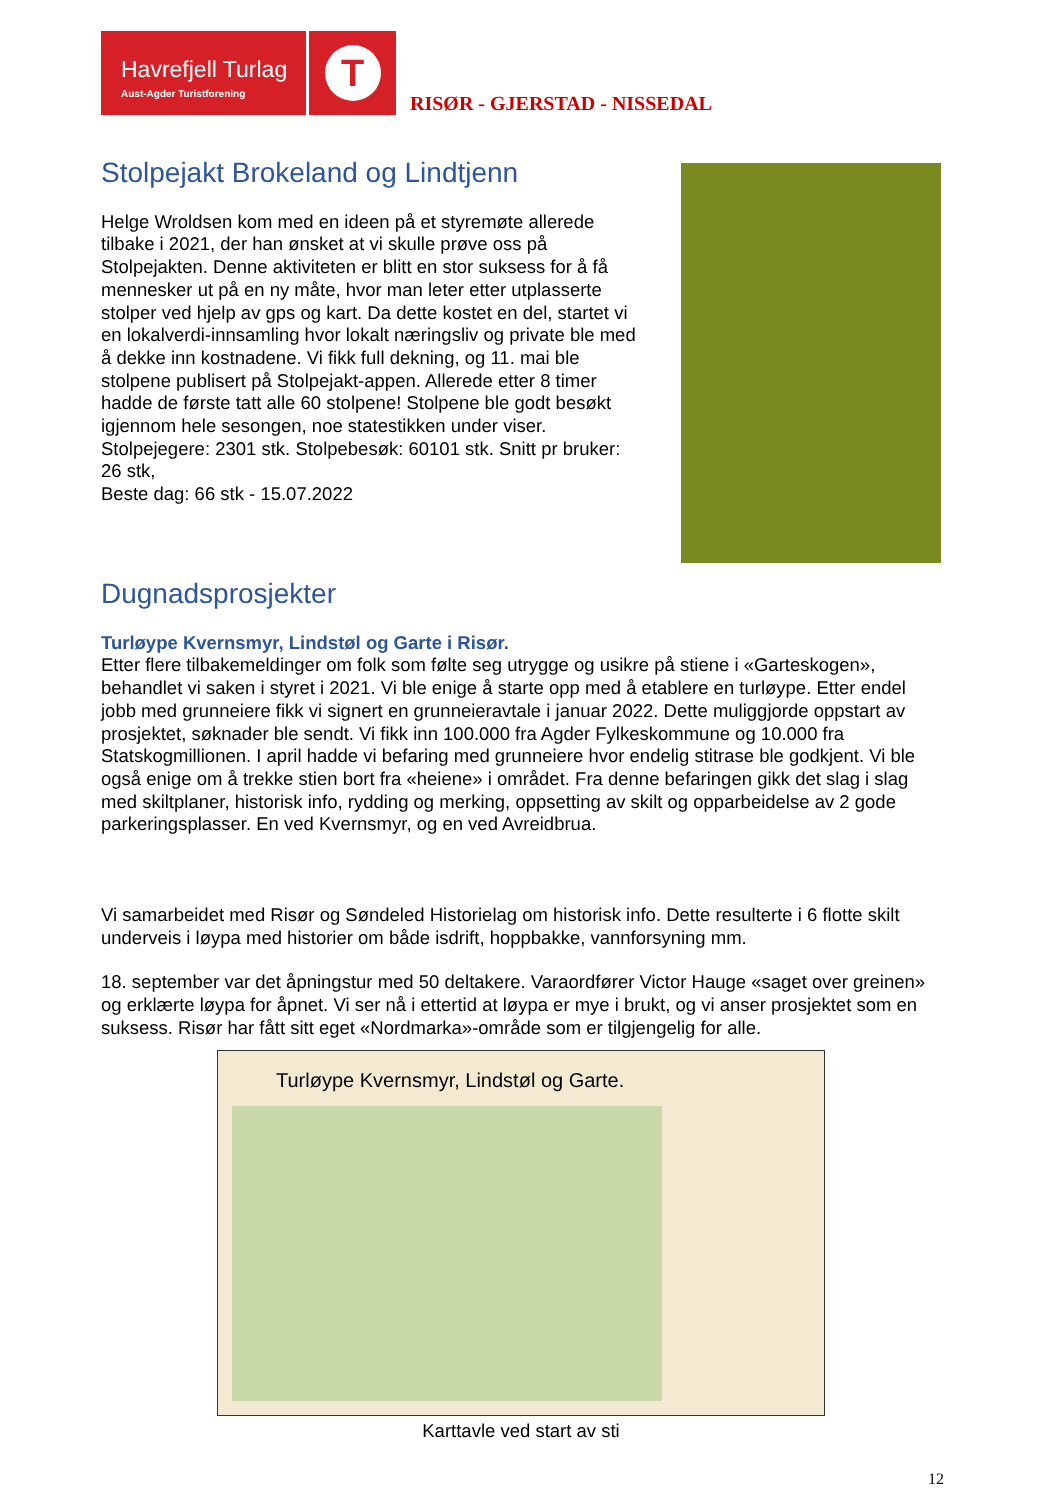Havrefjell Turlag
Aust-Agder Turistforening
T
RISØR - GJERSTAD - NISSEDAL
Stolpejakt Brokeland og Lindtjenn
Helge Wroldsen kom med en ideen på et styremøte allerede tilbake i 2021, der han ønsket at vi skulle prøve oss på Stolpejakten. Denne aktiviteten er blitt en stor suksess for å få mennesker ut på en ny måte, hvor man leter etter utplasserte stolper ved hjelp av gps og kart. Da dette kostet en del, startet vi en lokalverdi-innsamling hvor lokalt næringsliv og private ble med å dekke inn kostnadene. Vi fikk full dekning, og 11. mai ble stolpene publisert på Stolpejakt-appen. Allerede etter 8 timer hadde de første tatt alle 60 stolpene! Stolpene ble godt besøkt igjennom hele sesongen, noe statestikken under viser.
Stolpejegere: 2301 stk. Stolpebesøk: 60101 stk. Snitt pr bruker: 26 stk,
Beste dag: 66 stk - 15.07.2022
Dugnadsprosjekter
Turløype Kvernsmyr, Lindstøl og Garte i Risør.
Etter flere tilbakemeldinger om folk som følte seg utrygge og usikre på stiene i «Garteskogen», behandlet vi saken i styret i 2021. Vi ble enige å starte opp med å etablere en turløype. Etter endel jobb med grunneiere fikk vi signert en grunneieravtale i januar 2022. Dette muliggjorde oppstart av prosjektet, søknader ble sendt. Vi fikk inn 100.000 fra Agder Fylkeskommune og 10.000 fra Statskogmillionen. I april hadde vi befaring med grunneiere hvor endelig stitrase ble godkjent. Vi ble også enige om å trekke stien bort fra «heiene» i området. Fra denne befaringen gikk det slag i slag med skiltplaner, historisk info, rydding og merking, oppsetting av skilt og opparbeidelse av 2 gode parkeringsplasser. En ved Kvernsmyr, og en ved Avreidbrua.
Vi samarbeidet med Risør og Søndeled Historielag om historisk info. Dette resulterte i 6 flotte skilt underveis i løypa med historier om både isdrift, hoppbakke, vannforsyning mm.
18. september var det åpningstur med 50 deltakere. Varaordfører Victor Hauge «saget over greinen» og erklærte løypa for åpnet. Vi ser nå i ettertid at løypa er mye i brukt, og vi anser prosjektet som en suksess. Risør har fått sitt eget «Nordmarka»-område som er tilgjengelig for alle.
Turløype Kvernsmyr, Lindstøl og Garte.
Karttavle ved start av sti
12